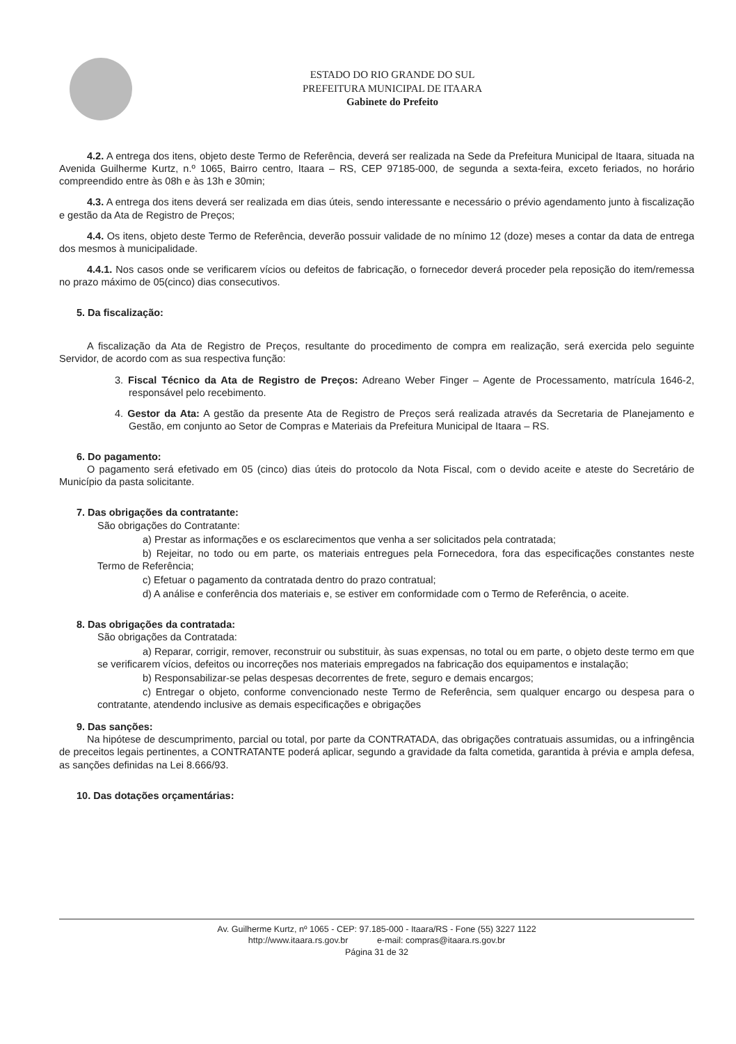ESTADO DO RIO GRANDE DO SUL
PREFEITURA MUNICIPAL DE ITAARA
Gabinete do Prefeito
4.2. A entrega dos itens, objeto deste Termo de Referência, deverá ser realizada na Sede da Prefeitura Municipal de Itaara, situada na Avenida Guilherme Kurtz, n.º 1065, Bairro centro, Itaara – RS, CEP 97185-000, de segunda a sexta-feira, exceto feriados, no horário compreendido entre às 08h e às 13h e 30min;
4.3. A entrega dos itens deverá ser realizada em dias úteis, sendo interessante e necessário o prévio agendamento junto à fiscalização e gestão da Ata de Registro de Preços;
4.4. Os itens, objeto deste Termo de Referência, deverão possuir validade de no mínimo 12 (doze) meses a contar da data de entrega dos mesmos à municipalidade.
4.4.1. Nos casos onde se verificarem vícios ou defeitos de fabricação, o fornecedor deverá proceder pela reposição do item/remessa no prazo máximo de 05(cinco) dias consecutivos.
5. Da fiscalização:
A fiscalização da Ata de Registro de Preços, resultante do procedimento de compra em realização, será exercida pelo seguinte Servidor, de acordo com as sua respectiva função:
3. Fiscal Técnico da Ata de Registro de Preços: Adreano Weber Finger – Agente de Processamento, matrícula 1646-2, responsável pelo recebimento.
4. Gestor da Ata: A gestão da presente Ata de Registro de Preços será realizada através da Secretaria de Planejamento e Gestão, em conjunto ao Setor de Compras e Materiais da Prefeitura Municipal de Itaara – RS.
6. Do pagamento:
O pagamento será efetivado em 05 (cinco) dias úteis do protocolo da Nota Fiscal, com o devido aceite e ateste do Secretário de Município da pasta solicitante.
7. Das obrigações da contratante:
São obrigações do Contratante:
a) Prestar as informações e os esclarecimentos que venha a ser solicitados pela contratada;
b) Rejeitar, no todo ou em parte, os materiais entregues pela Fornecedora, fora das especificações constantes neste Termo de Referência;
c) Efetuar o pagamento da contratada dentro do prazo contratual;
d) A análise e conferência dos materiais e, se estiver em conformidade com o Termo de Referência, o aceite.
8. Das obrigações da contratada:
São obrigações da Contratada:
a) Reparar, corrigir, remover, reconstruir ou substituir, às suas expensas, no total ou em parte, o objeto deste termo em que se verificarem vícios, defeitos ou incorreções nos materiais empregados na fabricação dos equipamentos e instalação;
b) Responsabilizar-se pelas despesas decorrentes de frete, seguro e demais encargos;
c) Entregar o objeto, conforme convencionado neste Termo de Referência, sem qualquer encargo ou despesa para o contratante, atendendo inclusive as demais especificações e obrigações
9. Das sanções:
Na hipótese de descumprimento, parcial ou total, por parte da CONTRATADA, das obrigações contratuais assumidas, ou a infringência de preceitos legais pertinentes, a CONTRATANTE poderá aplicar, segundo a gravidade da falta cometida, garantida à prévia e ampla defesa, as sanções definidas na Lei 8.666/93.
10. Das dotações orçamentárias:
Av. Guilherme Kurtz, nº 1065 - CEP: 97.185-000 - Itaara/RS - Fone (55) 3227 1122
http://www.itaara.rs.gov.br e-mail: compras@itaara.rs.gov.br
Página 31 de 32